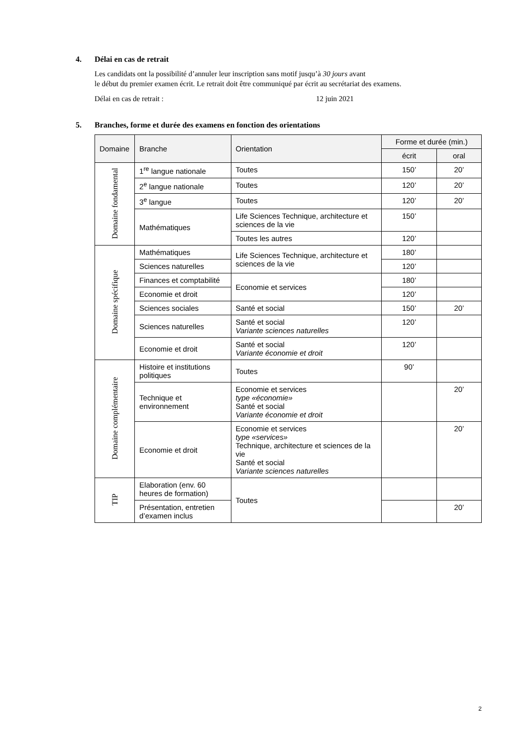4. Délai en cas de retrait
Les candidats ont la possibilité d’annuler leur inscription sans motif jusqu’à 30 jours avant
le début du premier examen écrit. Le retrait doit être communiqué par écrit au secrétariat des examens.
Délai en cas de retrait : 12 juin 2021
5. Branches, forme et durée des examens en fonction des orientations
| Domaine | Branche | Orientation | Forme et durée (min.) | |
| --- | --- | --- | --- | --- |
| | | | écrit | oral |
| Domaine fondamental | 1<sup>re</sup> langue nationale | Toutes | 150’ | 20’ |
| | 2<sup>e</sup> langue nationale | Toutes | 120’ | 20’ |
| | 3<sup>e</sup> langue | Toutes | 120’ | 20’ |
| | Mathématiques | Life Sciences Technique, architecture et sciences de la vie | 150’ | |
| | | Toutes les autres | 120’ | |
| Domaine spécifique | Mathématiques | Life Sciences Technique, architecture et sciences de la vie | 180’ | |
| | Sciences naturelles | | 120’ | |
| | Finances et comptabilité | Economie et services | 180’ | |
| | Economie et droit | | 120’ | |
| | Sciences sociales | Santé et social | 150’ | 20’ |
| | Sciences naturelles | Santé et social Variante sciences naturelles | 120’ | |
| | Economie et droit | Santé et social Variante économie et droit | 120’ | |
| Domaine complémentaire | Histoire et institutions politiques | Toutes | 90’ | |
| | Technique et environnement | Economie et services type «économie» Santé et social Variante économie et droit | | 20’ |
| | Economie et droit | Economie et services type «services» Technique, architecture et sciences de la vie Santé et social Variante sciences naturelles | | 20’ |
| TIP | Elaboration (env. 60 heures de formation) | Toutes | | |
| | Présentation, entretien d’examen inclus | | | 20’ |
2